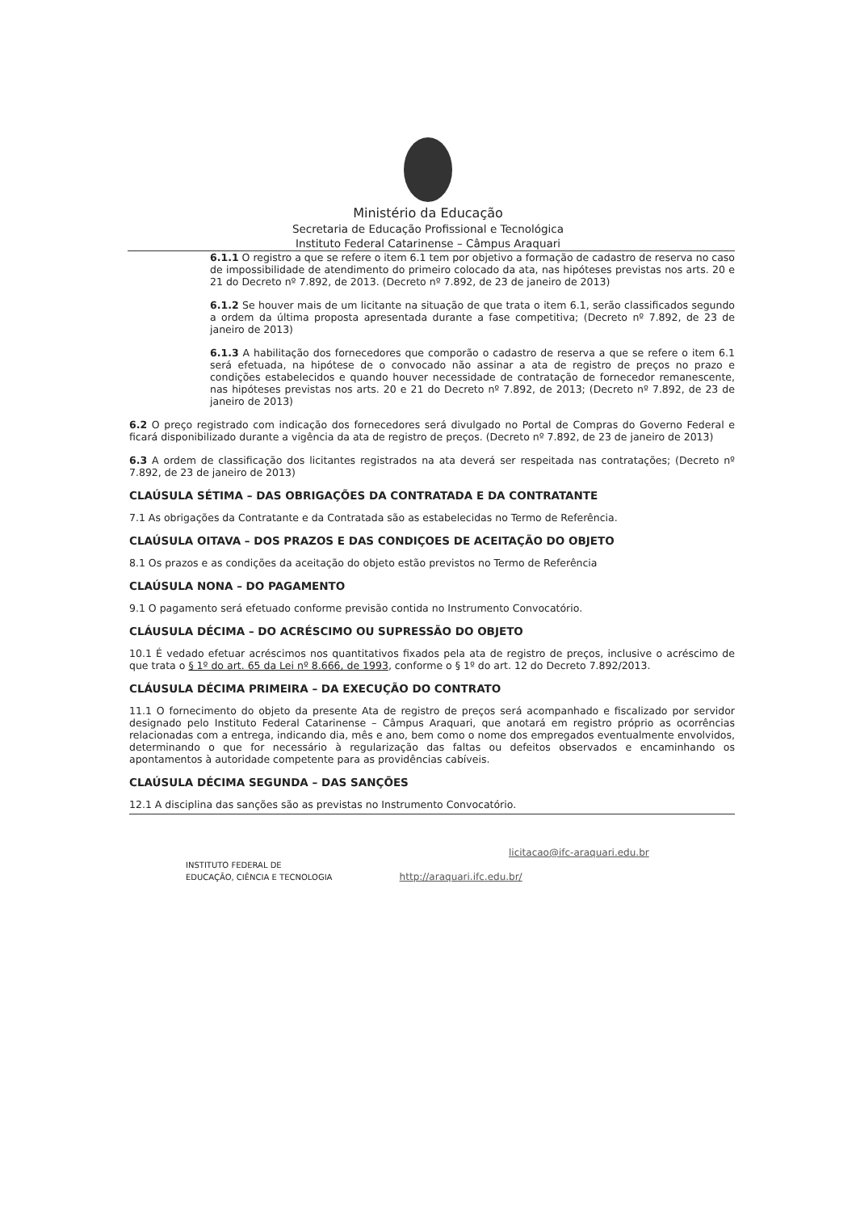Ministério da Educação
Secretaria de Educação Profissional e Tecnológica
Instituto Federal Catarinense – Câmpus Araquari
6.1.1 O registro a que se refere o item 6.1 tem por objetivo a formação de cadastro de reserva no caso de impossibilidade de atendimento do primeiro colocado da ata, nas hipóteses previstas nos arts. 20 e 21 do Decreto nº 7.892, de 2013. (Decreto nº 7.892, de 23 de janeiro de 2013)
6.1.2 Se houver mais de um licitante na situação de que trata o item 6.1, serão classificados segundo a ordem da última proposta apresentada durante a fase competitiva; (Decreto nº 7.892, de 23 de janeiro de 2013)
6.1.3 A habilitação dos fornecedores que comporão o cadastro de reserva a que se refere o item 6.1 será efetuada, na hipótese de o convocado não assinar a ata de registro de preços no prazo e condições estabelecidos e quando houver necessidade de contratação de fornecedor remanescente, nas hipóteses previstas nos arts. 20 e 21 do Decreto nº 7.892, de 2013; (Decreto nº 7.892, de 23 de janeiro de 2013)
6.2 O preço registrado com indicação dos fornecedores será divulgado no Portal de Compras do Governo Federal e ficará disponibilizado durante a vigência da ata de registro de preços. (Decreto nº 7.892, de 23 de janeiro de 2013)
6.3 A ordem de classificação dos licitantes registrados na ata deverá ser respeitada nas contratações; (Decreto nº 7.892, de 23 de janeiro de 2013)
CLAÚSULA SÉTIMA – DAS OBRIGAÇÕES DA CONTRATADA E DA CONTRATANTE
7.1 As obrigações da Contratante e da Contratada são as estabelecidas no Termo de Referência.
CLAÚSULA OITAVA – DOS PRAZOS E DAS CONDIÇOES DE ACEITAÇÃO DO OBJETO
8.1 Os prazos e as condições da aceitação do objeto estão previstos no Termo de Referência
CLAÚSULA NONA – DO PAGAMENTO
9.1 O pagamento será efetuado conforme previsão contida no Instrumento Convocatório.
CLÁUSULA DÉCIMA – DO ACRÉSCIMO OU SUPRESSÃO DO OBJETO
10.1 É vedado efetuar acréscimos nos quantitativos fixados pela ata de registro de preços, inclusive o acréscimo de que trata o § 1º do art. 65 da Lei nº 8.666, de 1993, conforme o § 1º do art. 12 do Decreto 7.892/2013.
CLÁUSULA DÉCIMA PRIMEIRA – DA EXECUÇÃO DO CONTRATO
11.1 O fornecimento do objeto da presente Ata de registro de preços será acompanhado e fiscalizado por servidor designado pelo Instituto Federal Catarinense – Câmpus Araquari, que anotará em registro próprio as ocorrências relacionadas com a entrega, indicando dia, mês e ano, bem como o nome dos empregados eventualmente envolvidos, determinando o que for necessário à regularização das faltas ou defeitos observados e encaminhando os apontamentos à autoridade competente para as providências cabíveis.
CLAÚSULA DÉCIMA SEGUNDA – DAS SANÇÕES
12.1 A disciplina das sanções são as previstas no Instrumento Convocatório.
licitacao@ifc-araquari.edu.br
INSTITUTO FEDERAL DE
EDUCAÇÃO, CIÊNCIA E TECNOLOGIA http://araquari.ifc.edu.br/